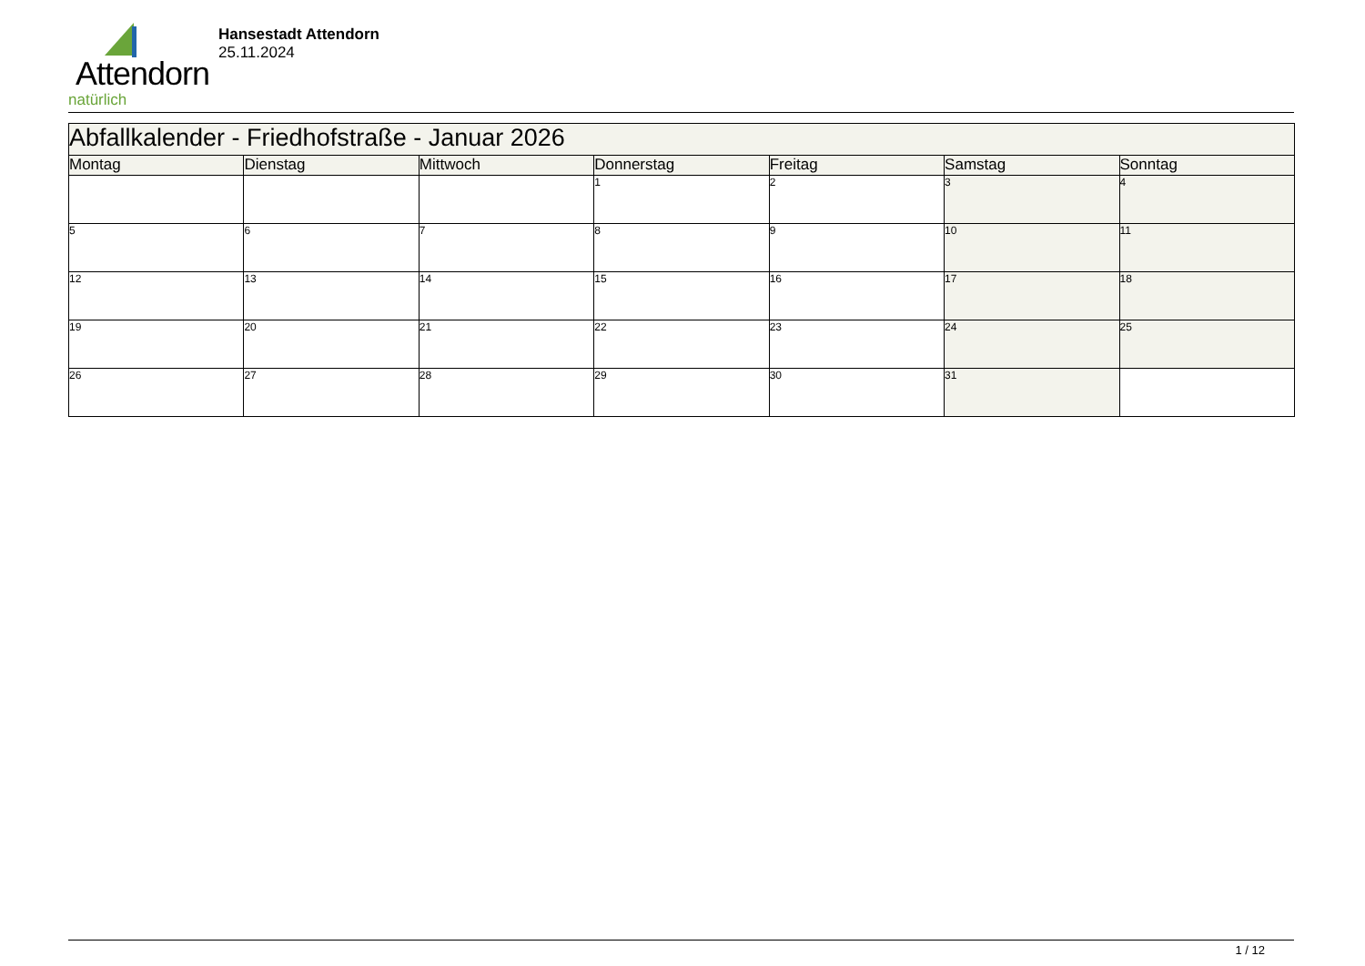Attendorn
natürlich
Hansestadt Attendorn
25.11.2024
| Abfallkalender - Friedhofstraße - Januar 2026 | | | | | | |
| Montag | Dienstag | Mittwoch | Donnerstag | Freitag | Samstag | Sonntag |
| | | | 1 | 2 | 3 | 4 |
| 5 | 6 | 7 | 8 | 9 | 10 | 11 |
| 12 | 13 | 14 | 15 | 16 | 17 | 18 |
| 19 | 20 | 21 | 22 | 23 | 24 | 25 |
| 26 | 27 | 28 | 29 | 30 | 31 | |
1 / 12